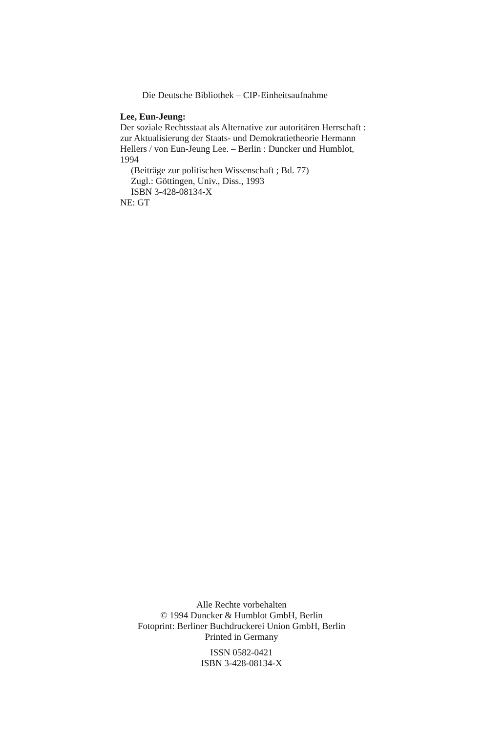Die Deutsche Bibliothek – CIP-Einheitsaufnahme
Lee, Eun-Jeung:
Der soziale Rechtsstaat als Alternative zur autoritären Herrschaft : zur Aktualisierung der Staats- und Demokratietheorie Hermann Hellers / von Eun-Jeung Lee. – Berlin : Duncker und Humblot, 1994
(Beiträge zur politischen Wissenschaft ; Bd. 77)
Zugl.: Göttingen, Univ., Diss., 1993
ISBN 3-428-08134-X
NE: GT
Alle Rechte vorbehalten
© 1994 Duncker & Humblot GmbH, Berlin
Fotoprint: Berliner Buchdruckerei Union GmbH, Berlin
Printed in Germany
ISSN 0582-0421
ISBN 3-428-08134-X